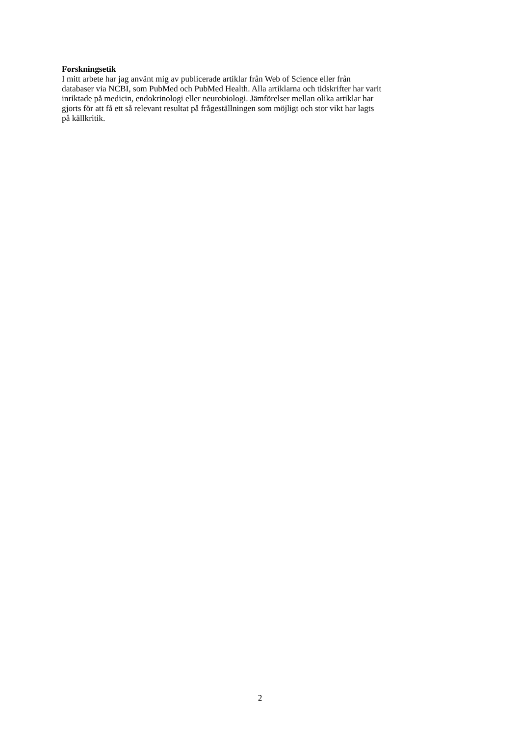Forskningsetik
I mitt arbete har jag använt mig av publicerade artiklar från Web of Science eller från
databaser via NCBI, som PubMed och PubMed Health. Alla artiklarna och tidskrifter har varit
inriktade på medicin, endokrinologi eller neurobiologi. Jämförelser mellan olika artiklar har
gjorts för att få ett så relevant resultat på frågeställningen som möjligt och stor vikt har lagts
på källkritik.
2